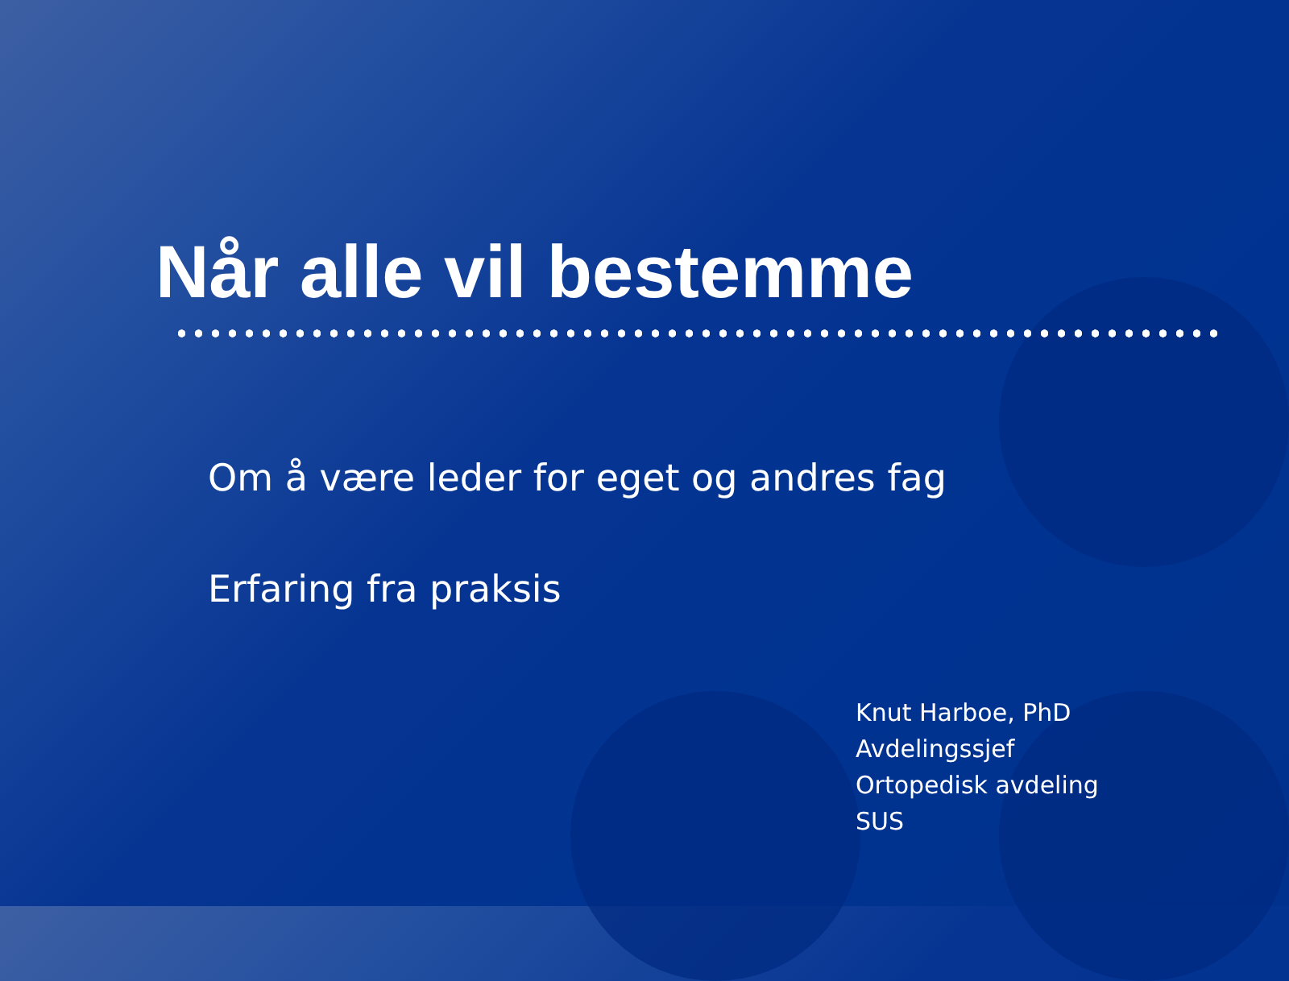Når alle vil bestemme
Om å være leder for eget og andres fag
Erfaring fra praksis
Knut Harboe, PhD
Avdelingssjef
Ortopedisk avdeling
SUS